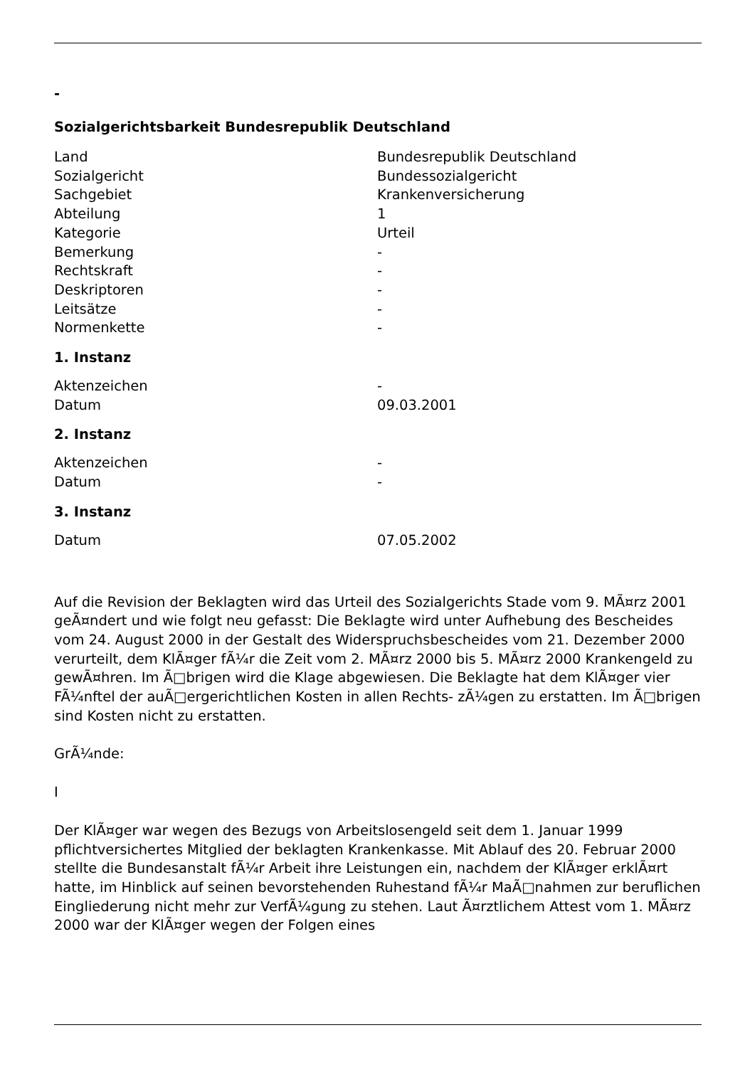-
Sozialgerichtsbarkeit Bundesrepublik Deutschland
| Land | Bundesrepublik Deutschland |
| Sozialgericht | Bundessozialgericht |
| Sachgebiet | Krankenversicherung |
| Abteilung | 1 |
| Kategorie | Urteil |
| Bemerkung | - |
| Rechtskraft | - |
| Deskriptoren | - |
| Leitsätze | - |
| Normenkette | - |
1. Instanz
| Aktenzeichen | - |
| Datum | 09.03.2001 |
2. Instanz
| Aktenzeichen | - |
| Datum | - |
3. Instanz
| Datum | 07.05.2002 |
Auf die Revision der Beklagten wird das Urteil des Sozialgerichts Stade vom 9. MÃ¤rz 2001 geÃ¤ndert und wie folgt neu gefasst: Die Beklagte wird unter Aufhebung des Bescheides vom 24. August 2000 in der Gestalt des Widerspruchsbescheides vom 21. Dezember 2000 verurteilt, dem KlÃ¤ger fÃ¼r die Zeit vom 2. MÃ¤rz 2000 bis 5. MÃ¤rz 2000 Krankengeld zu gewÃ¤hren. Im Ã□brigen wird die Klage abgewiesen. Die Beklagte hat dem KlÃ¤ger vier FÃ¼nftel der auÃ□ergerichtlichen Kosten in allen Rechts- zÃ¼gen zu erstatten. Im Ã□brigen sind Kosten nicht zu erstatten.
GrÃ¼nde:
I
Der KlÃ¤ger war wegen des Bezugs von Arbeitslosengeld seit dem 1. Januar 1999 pflichtversichertes Mitglied der beklagten Krankenkasse. Mit Ablauf des 20. Februar 2000 stellte die Bundesanstalt fÃ¼r Arbeit ihre Leistungen ein, nachdem der KlÃ¤ger erklÃ¤rt hatte, im Hinblick auf seinen bevorstehenden Ruhestand fÃ¼r MaÃ□nahmen zur beruflichen Eingliederung nicht mehr zur VerfÃ¼gung zu stehen. Laut Ã¤rztlichem Attest vom 1. MÃ¤rz 2000 war der KlÃ¤ger wegen der Folgen eines